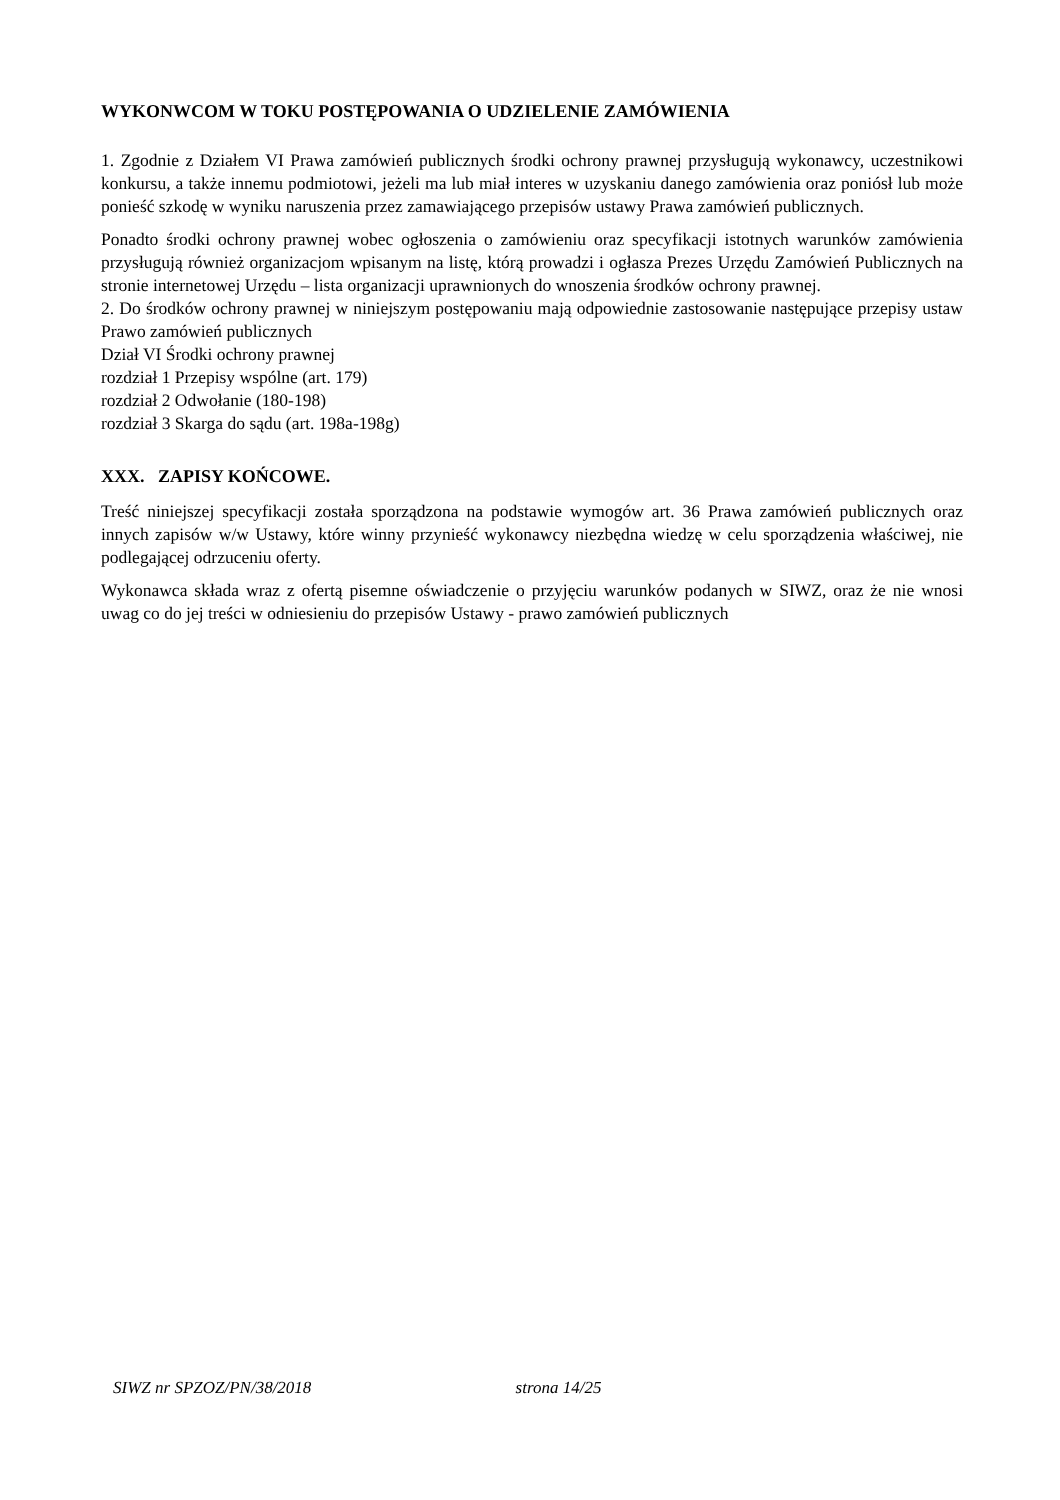WYKONWCOM W TOKU POSTĘPOWANIA O UDZIELENIE ZAMÓWIENIA
1. Zgodnie z Działem VI Prawa zamówień publicznych środki ochrony prawnej przysługują wykonawcy, uczestnikowi konkursu, a także innemu podmiotowi, jeżeli ma lub miał interes w uzyskaniu danego zamówienia oraz poniósł lub może ponieść szkodę w wyniku naruszenia przez zamawiającego przepisów ustawy Prawa zamówień publicznych.
Ponadto środki ochrony prawnej wobec ogłoszenia o zamówieniu oraz specyfikacji istotnych warunków zamówienia przysługują również organizacjom wpisanym na listę, którą prowadzi i ogłasza Prezes Urzędu Zamówień Publicznych na stronie internetowej Urzędu – lista organizacji uprawnionych do wnoszenia środków ochrony prawnej.
2. Do środków ochrony prawnej w niniejszym postępowaniu mają odpowiednie zastosowanie następujące przepisy ustaw Prawo zamówień publicznych
Dział VI Środki ochrony prawnej
rozdział 1 Przepisy wspólne (art. 179)
rozdział 2 Odwołanie (180-198)
rozdział 3 Skarga do sądu (art. 198a-198g)
XXX. ZAPISY KOŃCOWE.
Treść niniejszej specyfikacji została sporządzona na podstawie wymogów art. 36 Prawa zamówień publicznych oraz innych zapisów w/w Ustawy, które winny przynieść wykonawcy niezbędna wiedzę w celu sporządzenia właściwej, nie podlegającej odrzuceniu oferty.
Wykonawca składa wraz z ofertą pisemne oświadczenie o przyjęciu warunków podanych w SIWZ, oraz że nie wnosi uwag co do jej treści w odniesieniu do przepisów Ustawy - prawo zamówień publicznych
SIWZ nr SPZOZ/PN/38/2018 strona 14/25